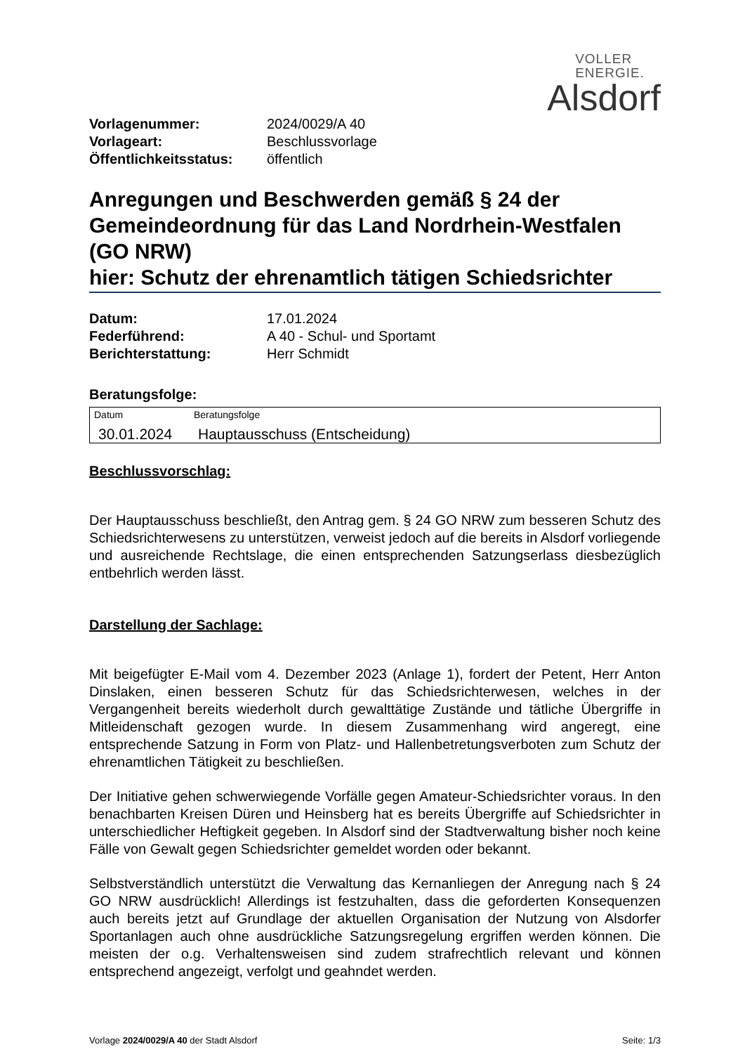VOLLER
ENERGIE.
Alsdorf
| Vorlagenummer: | 2024/0029/A 40 |
| Vorlageart: | Beschlussvorlage |
| Öffentlichkeitsstatus: | öffentlich |
Anregungen und Beschwerden gemäß § 24 der Gemeindeordnung für das Land Nordrhein-Westfalen (GO NRW)
hier: Schutz der ehrenamtlich tätigen Schiedsrichter
| Datum: | 17.01.2024 |
| Federführend: | A 40 - Schul- und Sportamt |
| Berichterstattung: | Herr Schmidt |
Beratungsfolge:
| Datum | Beratungsfolge |
| --- | --- |
| 30.01.2024 | Hauptausschuss (Entscheidung) |
Beschlussvorschlag:
Der Hauptausschuss beschließt, den Antrag gem. § 24 GO NRW zum besseren Schutz des Schiedsrichterwesens zu unterstützen, verweist jedoch auf die bereits in Alsdorf vorliegende und ausreichende Rechtslage, die einen entsprechenden Satzungserlass diesbezüglich entbehrlich werden lässt.
Darstellung der Sachlage:
Mit beigefügter E-Mail vom 4. Dezember 2023 (Anlage 1), fordert der Petent, Herr Anton Dinslaken, einen besseren Schutz für das Schiedsrichterwesen, welches in der Vergangenheit bereits wiederholt durch gewalttätige Zustände und tätliche Übergriffe in Mitleidenschaft gezogen wurde. In diesem Zusammenhang wird angeregt, eine entsprechende Satzung in Form von Platz- und Hallenbetretungsverboten zum Schutz der ehrenamtlichen Tätigkeit zu beschließen.
Der Initiative gehen schwerwiegende Vorfälle gegen Amateur-Schiedsrichter voraus. In den benachbarten Kreisen Düren und Heinsberg hat es bereits Übergriffe auf Schiedsrichter in unterschiedlicher Heftigkeit gegeben. In Alsdorf sind der Stadtverwaltung bisher noch keine Fälle von Gewalt gegen Schiedsrichter gemeldet worden oder bekannt.
Selbstverständlich unterstützt die Verwaltung das Kernanliegen der Anregung nach § 24 GO NRW ausdrücklich! Allerdings ist festzuhalten, dass die geforderten Konsequenzen auch bereits jetzt auf Grundlage der aktuellen Organisation der Nutzung von Alsdorfer Sportanlagen auch ohne ausdrückliche Satzungsregelung ergriffen werden können. Die meisten der o.g. Verhaltensweisen sind zudem strafrechtlich relevant und können entsprechend angezeigt, verfolgt und geahndet werden.
Vorlage 2024/0029/A 40 der Stadt Alsdorf Seite: 1/3